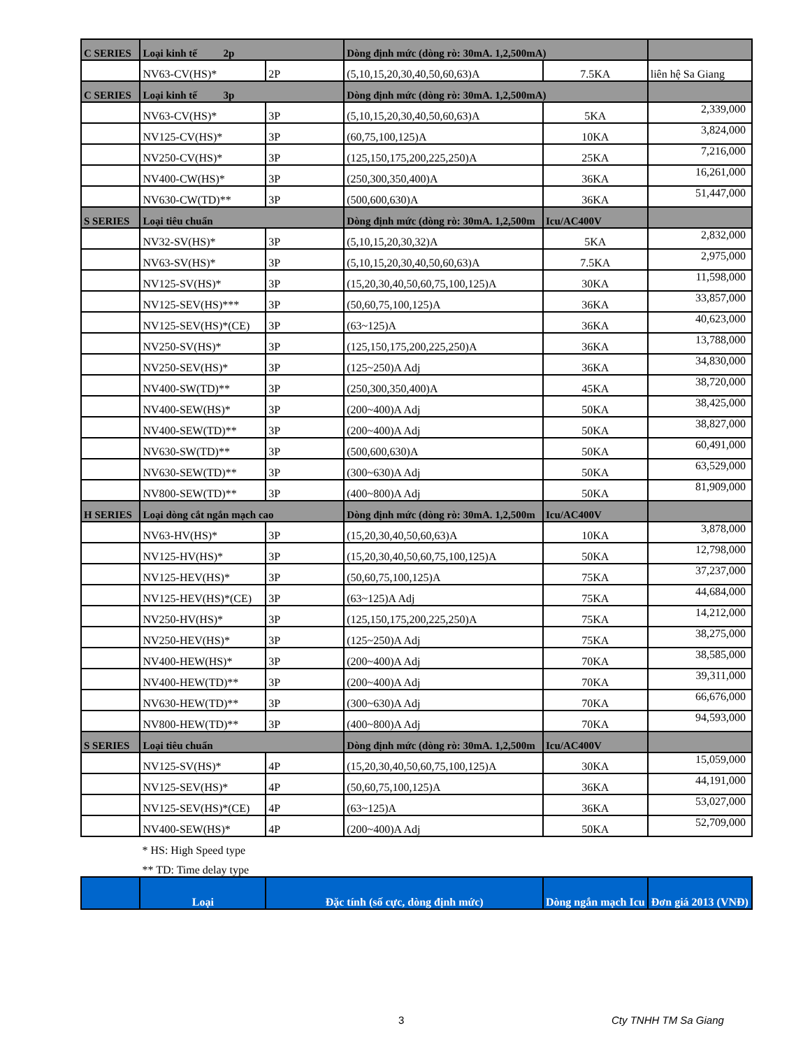| C SERIES | Loại kinh tế 2p | | Dòng định mức (dòng rò: 30mA. 1,2,500mA) | | |
| | NV63-CV(HS)* | 2P | (5,10,15,20,30,40,50,60,63)A | 7.5KA | liên hệ Sa Giang |
| C SERIES | Loại kinh tế 3p | | Dòng định mức (dòng rò: 30mA. 1,2,500mA) | | |
| | NV63-CV(HS)* | 3P | (5,10,15,20,30,40,50,60,63)A | 5KA | 2,339,000 |
| | NV125-CV(HS)* | 3P | (60,75,100,125)A | 10KA | 3,824,000 |
| | NV250-CV(HS)* | 3P | (125,150,175,200,225,250)A | 25KA | 7,216,000 |
| | NV400-CW(HS)* | 3P | (250,300,350,400)A | 36KA | 16,261,000 |
| | NV630-CW(TD)** | 3P | (500,600,630)A | 36KA | 51,447,000 |
| S SERIES | Loại tiêu chuẩn | | Dòng định mức (dòng rò: 30mA. 1,2,500m | Icu/AC400V | |
| | NV32-SV(HS)* | 3P | (5,10,15,20,30,32)A | 5KA | 2,832,000 |
| | NV63-SV(HS)* | 3P | (5,10,15,20,30,40,50,60,63)A | 7.5KA | 2,975,000 |
| | NV125-SV(HS)* | 3P | (15,20,30,40,50,60,75,100,125)A | 30KA | 11,598,000 |
| | NV125-SEV(HS)*** | 3P | (50,60,75,100,125)A | 36KA | 33,857,000 |
| | NV125-SEV(HS)*(CE) | 3P | (63~125)A | 36KA | 40,623,000 |
| | NV250-SV(HS)* | 3P | (125,150,175,200,225,250)A | 36KA | 13,788,000 |
| | NV250-SEV(HS)* | 3P | (125~250)A Adj | 36KA | 34,830,000 |
| | NV400-SW(TD)** | 3P | (250,300,350,400)A | 45KA | 38,720,000 |
| | NV400-SEW(HS)* | 3P | (200~400)A Adj | 50KA | 38,425,000 |
| | NV400-SEW(TD)** | 3P | (200~400)A Adj | 50KA | 38,827,000 |
| | NV630-SW(TD)** | 3P | (500,600,630)A | 50KA | 60,491,000 |
| | NV630-SEW(TD)** | 3P | (300~630)A Adj | 50KA | 63,529,000 |
| | NV800-SEW(TD)** | 3P | (400~800)A Adj | 50KA | 81,909,000 |
| H SERIES | Loại dòng cắt ngắn mạch cao | | Dòng định mức (dòng rò: 30mA. 1,2,500m | Icu/AC400V | |
| | NV63-HV(HS)* | 3P | (15,20,30,40,50,60,63)A | 10KA | 3,878,000 |
| | NV125-HV(HS)* | 3P | (15,20,30,40,50,60,75,100,125)A | 50KA | 12,798,000 |
| | NV125-HEV(HS)* | 3P | (50,60,75,100,125)A | 75KA | 37,237,000 |
| | NV125-HEV(HS)*(CE) | 3P | (63~125)A Adj | 75KA | 44,684,000 |
| | NV250-HV(HS)* | 3P | (125,150,175,200,225,250)A | 75KA | 14,212,000 |
| | NV250-HEV(HS)* | 3P | (125~250)A Adj | 75KA | 38,275,000 |
| | NV400-HEW(HS)* | 3P | (200~400)A Adj | 70KA | 38,585,000 |
| | NV400-HEW(TD)** | 3P | (200~400)A Adj | 70KA | 39,311,000 |
| | NV630-HEW(TD)** | 3P | (300~630)A Adj | 70KA | 66,676,000 |
| | NV800-HEW(TD)** | 3P | (400~800)A Adj | 70KA | 94,593,000 |
| S SERIES | Loại tiêu chuẩn | | Dòng định mức (dòng rò: 30mA. 1,2,500m | Icu/AC400V | |
| | NV125-SV(HS)* | 4P | (15,20,30,40,50,60,75,100,125)A | 30KA | 15,059,000 |
| | NV125-SEV(HS)* | 4P | (50,60,75,100,125)A | 36KA | 44,191,000 |
| | NV125-SEV(HS)*(CE) | 4P | (63~125)A | 36KA | 53,027,000 |
| | NV400-SEW(HS)* | 4P | (200~400)A Adj | 50KA | 52,709,000 |
| | * HS: High Speed type | | | | |
| | ** TD: Time delay type | | | | |
| | Loại | Đặc tính (số cực, dòng định mức) | | Dòng ngắn mạch Icu | Đơn giá 2013 (VNĐ) |
3 Cty TNHH TM Sa Giang